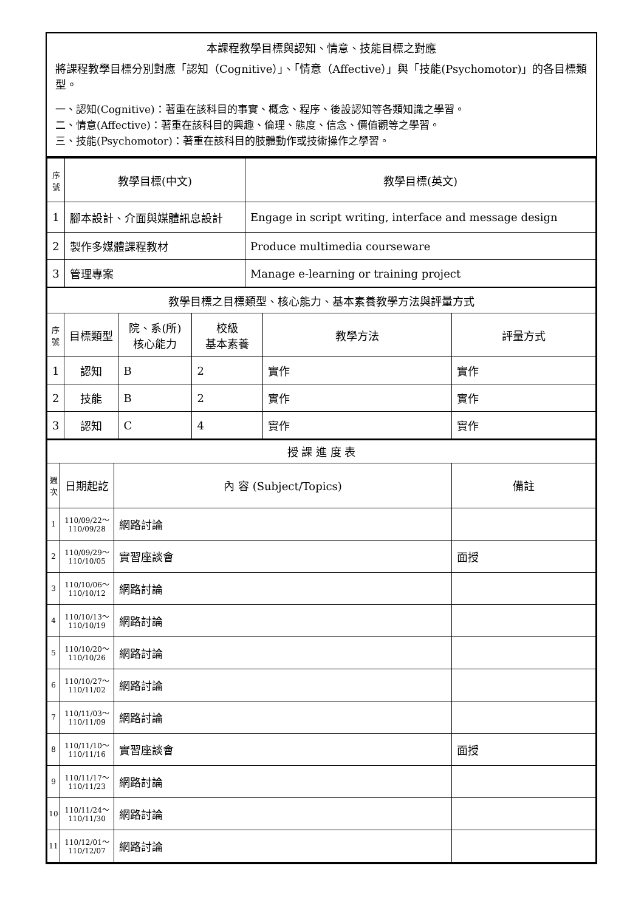本課程教學目標與認知、情意、技能目標之對應
將課程教學目標分別對應「認知（Cognitive）」、「情意（Affective）」與「技能(Psychomotor)」的各目標類型。
一、認知(Cognitive)：著重在該科目的事實、概念、程序、後設認知等各類知識之學習。
二、情意(Affective)：著重在該科目的興趣、倫理、態度、信念、價值觀等之學習。
三、技能(Psychomotor)：著重在該科目的肢體動作或技術操作之學習。
| 序 號 | 教學目標(中文) | 教學目標(英文) |
| --- | --- | --- |
| 1 | 腳本設計、介面與媒體訊息設計 | Engage in script writing, interface and message design |
| 2 | 製作多媒體課程教材 | Produce multimedia courseware |
| 3 | 管理專案 | Manage e-learning or training project |
| 教學目標之目標類型、核心能力、基本素養教學方法與評量方式 | | | | | |
| 序 號 | 目標類型 | 院、系(所) 核心能力 | 校級 基本素養 | 教學方法 | 評量方式 |
| 1 | 認知 | B | 2 | 實作 | 實作 |
| 2 | 技能 | B | 2 | 實作 | 實作 |
| 3 | 認知 | C | 4 | 實作 | 實作 |
| 授 課 進 度 表 | | | |
| 週 次 | 日期起訖 | 內 容 (Subject/Topics) | 備註 |
| 1 | 110/09/22～ 110/09/28 | 網路討論 | |
| 2 | 110/09/29～ 110/10/05 | 實習座談會 | 面授 |
| 3 | 110/10/06～ 110/10/12 | 網路討論 | |
| 4 | 110/10/13～ 110/10/19 | 網路討論 | |
| 5 | 110/10/20～ 110/10/26 | 網路討論 | |
| 6 | 110/10/27～ 110/11/02 | 網路討論 | |
| 7 | 110/11/03～ 110/11/09 | 網路討論 | |
| 8 | 110/11/10～ 110/11/16 | 實習座談會 | 面授 |
| 9 | 110/11/17～ 110/11/23 | 網路討論 | |
| 10 | 110/11/24～ 110/11/30 | 網路討論 | |
| 11 | 110/12/01～ 110/12/07 | 網路討論 | |